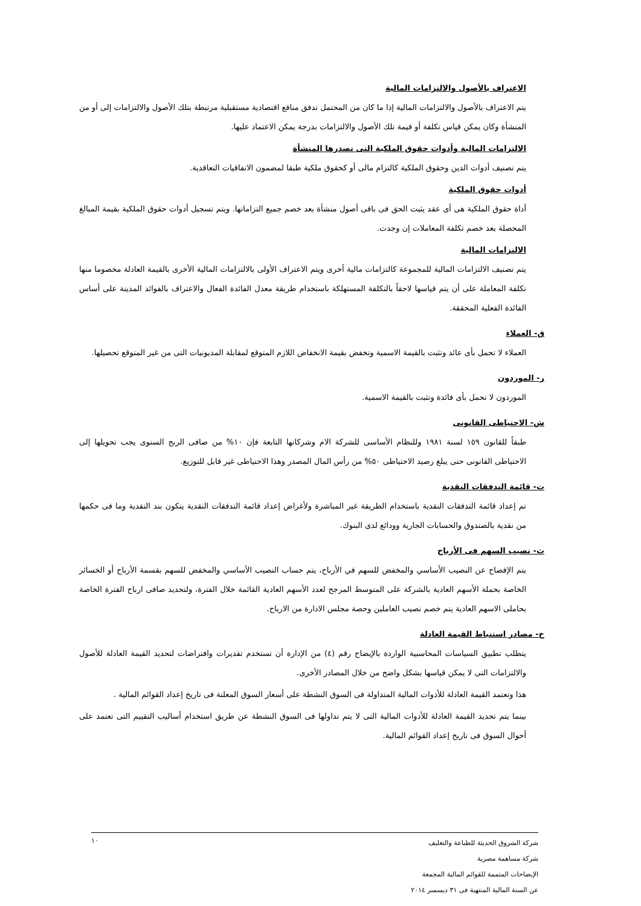الاعتراف بالأصول والالتزامات المالية
يتم الاعتراف بالأصول والالتزامات المالية إذا ما كان من المحتمل تدفق منافع اقتصادية مستقبلية مرتبطة بتلك الأصول والالتزامات إلى أو من المنشأة وكان يمكن قياس تكلفة أو قيمة تلك الأصول والالتزامات بدرجة يمكن الاعتماد عليها.
الالتزامات المالية وأدوات حقوق الملكية التى تصدرها المنشأة
يتم تصنيف أدوات الدين وحقوق الملكية كالتزام مالى أو كحقوق ملكية طبقا لمضمون الاتفاقيات التعاقدية.
أدوات حقوق الملكية
أداة حقوق الملكية هى أى عقد يثبت الحق فى باقى أصول منشأة بعد خصم جميع التزاماتها. ويتم تسجيل أدوات حقوق الملكية بقيمة المبالغ المحصلة بعد خصم تكلفة المعاملات إن وجدت.
الالتزامات المالية
يتم تصنيف الالتزامات المالية للمجموعة كالتزامات مالية أخرى ويتم الاعتراف الأولى بالالتزامات المالية الأخرى بالقيمة العادلة مخصوما منها تكلفة المعاملة على أن يتم قياسها لاحقاً بالتكلفة المستهلكة باستخدام طريقة معدل الفائدة الفعال والاعتراف بالفوائد المدينة على أساس الفائدة الفعلية المحققة.
ق- العملاء
العملاء لا تحمل بأى عائد وتثبت بالقيمة الاسمية وتخفض بقيمة الانخفاض اللازم المتوقع لمقابلة المديونيات التى من غير المتوقع تحصيلها.
ر- الموردون
الموردون لا تحمل بأى فائدة وتثبت بالقيمة الاسمية.
ش- الاحتياطى القانونى
طبقاً للقانون ١٥٩ لسنة ١٩٨١ وللنظام الأساسى للشركة الام وشركاتها التابعة فإن ١٠% من صافى الربح السنوى يجب تحويلها إلى الاحتياطى القانونى حتى يبلغ رصيد الاحتياطى ٥٠% من رأس المال المصدر وهذا الاحتياطى غير قابل للتوزيع.
ت- قائمة التدفقات النقدية
تم إعداد قائمة التدفقات النقدية باستخدام الطريقة غير المباشرة ولأغراض إعداد قائمة التدفقات النقدية يتكون بند النقدية وما فى حكمها من نقدية بالصندوق والحسابات الجارية وودائع لدى البنوك.
ث- نصيب السهم فى الأرباح
يتم الإفصاح عن النصيب الأساسي والمخفض للسهم في الأرباح، يتم حساب النصيب الأساسي والمخفض للسهم بقسمة الأرباح أو الخسائر الخاصة بحملة الأسهم العادية بالشركة على المتوسط المرجح لعدد الأسهم العادية القائمة خلال الفترة، ولتحديد صافى ارباح الفترة الخاصة بحاملى الاسهم العادية يتم خصم نصيب العاملين وحصة مجلس الادارة من الارباح.
خ- مصادر استنباط القيمة العادلة
يتطلب تطبيق السياسات المحاسبية الواردة بالإيضاح رقم (٤) من الإدارة أن تستخدم تقديرات وافتراضات لتحديد القيمة العادلة للأصول والالتزامات التى لا يمكن قياسها بشكل واضح من خلال المصادر الأخرى.
هذا وتعتمد القيمة العادلة للأدوات المالية المتداولة فى السوق النشطة على أسعار السوق المعلنة فى تاريخ إعداد القوائم المالية .
بينما يتم تحديد القيمة العادلة للأدوات المالية التى لا يتم تداولها فى السوق النشطة عن طريق استخدام أساليب التقييم التى تعتمد على أحوال السوق فى تاريخ إعداد القوائم المالية.
١٠
شركة الشروق الحديثة للطباعة والتغليف
شركة مساهمة مصرية
الإيضاحات المتممة للقوائم المالية المجمعة
عن السنة المالية المنتهية فى ٣١ ديسمبر ٢٠١٤